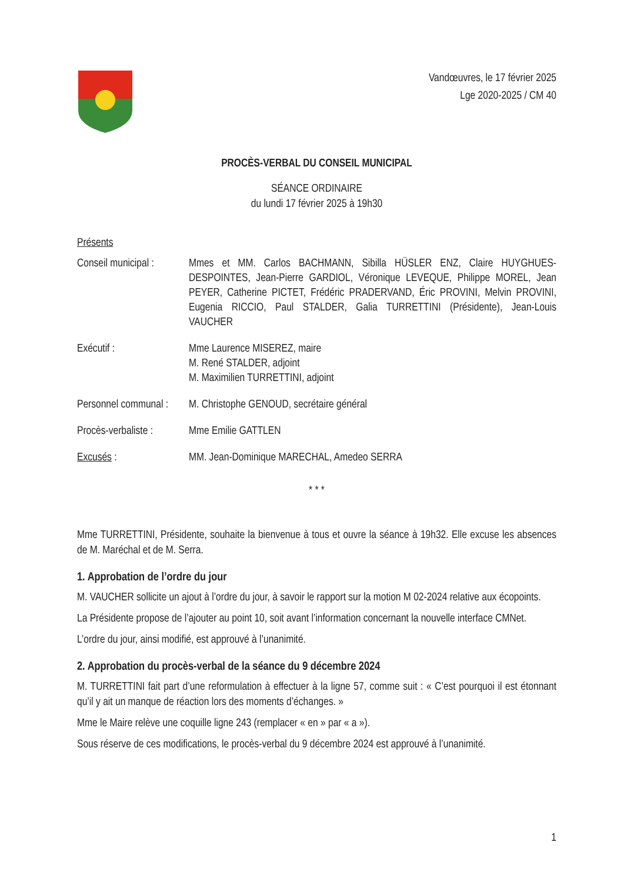Vandœuvres, le 17 février 2025
Lge 2020-2025 / CM 40
PROCÈS-VERBAL DU CONSEIL MUNICIPAL
SÉANCE ORDINAIRE
du lundi 17 février 2025 à 19h30
Présents
| Conseil municipal : | Mmes et MM. Carlos BACHMANN, Sibilla HÜSLER ENZ, Claire HUYGHUES-DESPOINTES, Jean-Pierre GARDIOL, Véronique LEVEQUE, Philippe MOREL, Jean PEYER, Catherine PICTET, Frédéric PRADERVAND, Éric PROVINI, Melvin PROVINI, Eugenia RICCIO, Paul STALDER, Galia TURRETTINI (Présidente), Jean-Louis VAUCHER |
| Exécutif : | Mme Laurence MISEREZ, maire M. René STALDER, adjoint M. Maximilien TURRETTINI, adjoint |
| Personnel communal : | M. Christophe GENOUD, secrétaire général |
| Procès-verbaliste : | Mme Emilie GATTLEN |
| Excusés : | MM. Jean-Dominique MARECHAL, Amedeo SERRA |
* * *
Mme TURRETTINI, Présidente, souhaite la bienvenue à tous et ouvre la séance à 19h32. Elle excuse les absences de M. Maréchal et de M. Serra.
1. Approbation de l’ordre du jour
M. VAUCHER sollicite un ajout à l’ordre du jour, à savoir le rapport sur la motion M 02-2024 relative aux écopoints.
La Présidente propose de l’ajouter au point 10, soit avant l’information concernant la nouvelle interface CMNet.
L’ordre du jour, ainsi modifié, est approuvé à l’unanimité.
2. Approbation du procès-verbal de la séance du 9 décembre 2024
M. TURRETTINI fait part d’une reformulation à effectuer à la ligne 57, comme suit : « C’est pourquoi il est étonnant qu’il y ait un manque de réaction lors des moments d’échanges. »
Mme le Maire relève une coquille ligne 243 (remplacer « en » par « a »).
Sous réserve de ces modifications, le procès-verbal du 9 décembre 2024 est approuvé à l’unanimité.
1